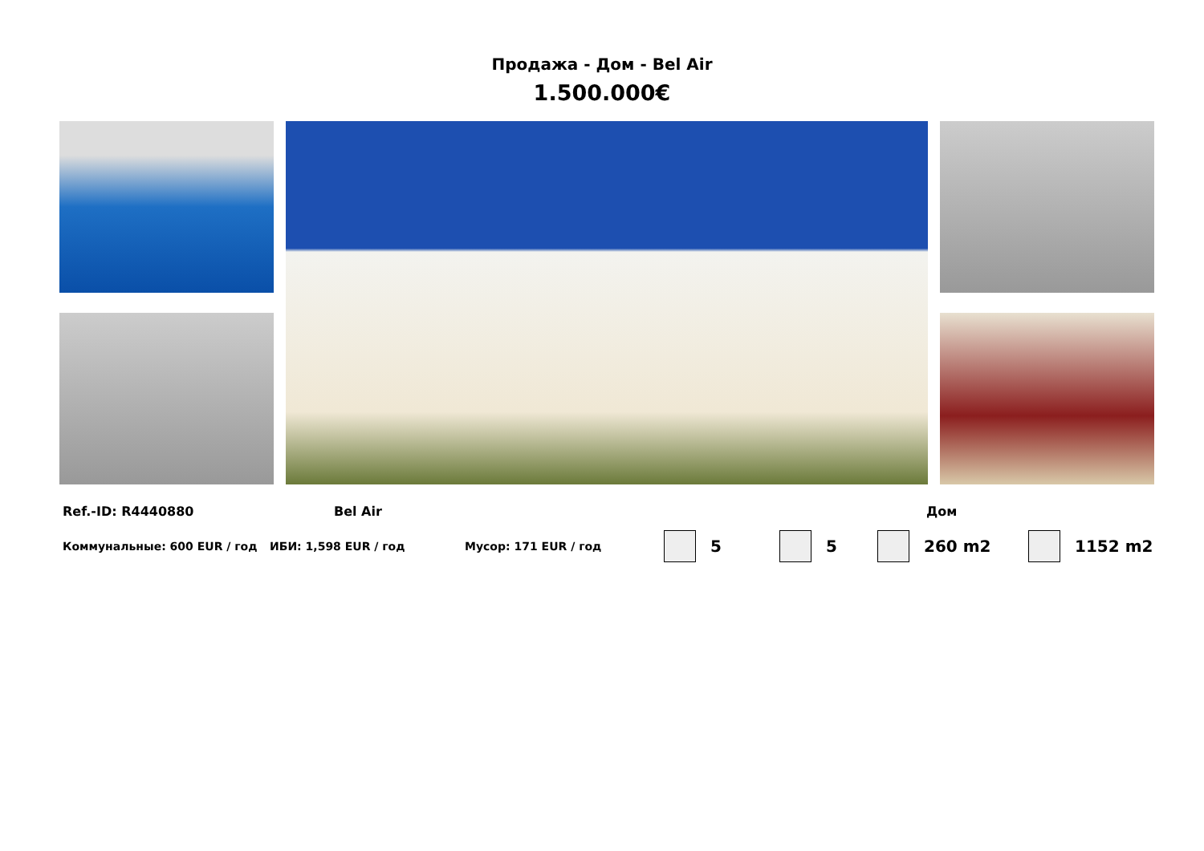Продажа - Дом - Bel Air
1.500.000€
Ref.-ID: R4440880 Bel Air Дом
Коммунальные: 600 EUR / год ИБИ: 1,598 EUR / год Мусор: 171 EUR / год 5 5 260 m2 1152 m2